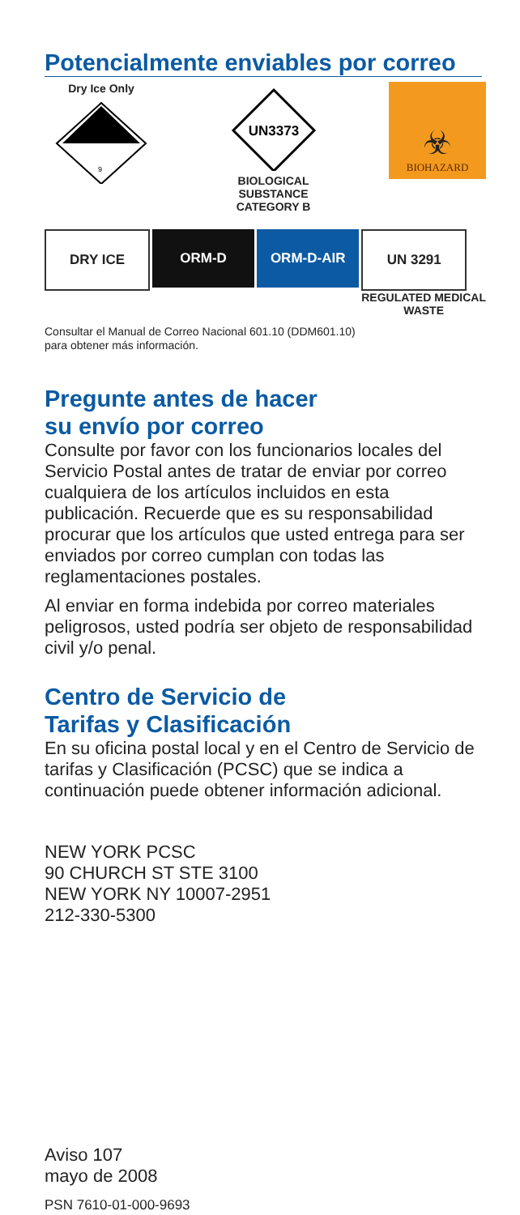Potencialmente enviables por correo
Dry Ice Only
9
UN3373
BIOLOGICAL SUBSTANCE
CATEGORY B
☣
BIOHAZARD
DRY ICE ORM-D ORM-D-AIR UN 3291
REGULATED MEDICAL
WASTE
Consultar el Manual de Correo Nacional 601.10 (DDM601.10)
para obtener más información.
Pregunte antes de hacer
su envío por correo
Consulte por favor con los funcionarios locales del Servicio Postal antes de tratar de enviar por correo cualquiera de los artículos incluidos en esta publicación. Recuerde que es su responsabilidad procurar que los artículos que usted entrega para ser enviados por correo cumplan con todas las reglamentaciones postales.
Al enviar en forma indebida por correo materiales peligrosos, usted podría ser objeto de responsabilidad civil y/o penal.
Centro de Servicio de
Tarifas y Clasificación
En su oficina postal local y en el Centro de Servicio de tarifas y Clasificación (PCSC) que se indica a continuación puede obtener información adicional.
NEW YORK PCSC
90 CHURCH ST STE 3100
NEW YORK NY 10007-2951
212-330-5300
Aviso 107
mayo de 2008
PSN 7610-01-000-9693